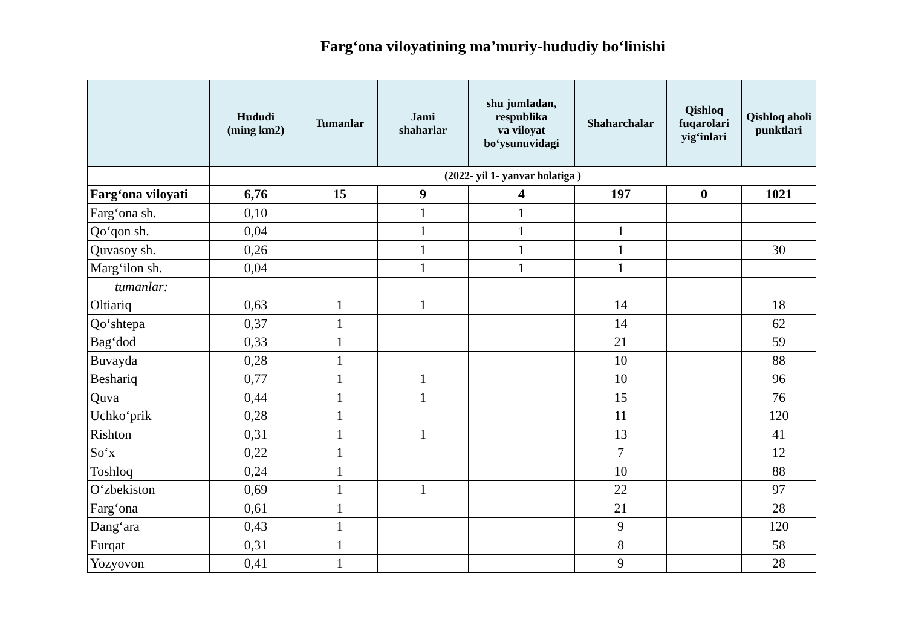Farg‘ona viloyatining ma’muriy-hududiy bo‘linishi
| | Hududi (ming km2) | Tumanlar | Jami shaharlar | shu jumladan, respublika va viloyat bo‘ysunuvidagi | Shaharchalar | Qishloq fuqarolari yig‘inlari | Qishloq aholi punktlari |
| --- | --- | --- | --- | --- | --- | --- | --- |
| | (2022- yil 1- yanvar holatiga ) | | | | | | |
| Farg‘ona viloyati | 6,76 | 15 | 9 | 4 | 197 | 0 | 1021 |
| Farg‘ona sh. | 0,10 | | 1 | 1 | | | |
| Qo‘qon sh. | 0,04 | | 1 | 1 | 1 | | |
| Quvasoy sh. | 0,26 | | 1 | 1 | 1 | | 30 |
| Marg‘ilon sh. | 0,04 | | 1 | 1 | 1 | | |
| tumanlar: | | | | | | | |
| Oltiariq | 0,63 | 1 | 1 | | 14 | | 18 |
| Qo‘shtepa | 0,37 | 1 | | | 14 | | 62 |
| Bag‘dod | 0,33 | 1 | | | 21 | | 59 |
| Buvayda | 0,28 | 1 | | | 10 | | 88 |
| Beshariq | 0,77 | 1 | 1 | | 10 | | 96 |
| Quva | 0,44 | 1 | 1 | | 15 | | 76 |
| Uchko‘prik | 0,28 | 1 | | | 11 | | 120 |
| Rishton | 0,31 | 1 | 1 | | 13 | | 41 |
| So‘x | 0,22 | 1 | | | 7 | | 12 |
| Toshloq | 0,24 | 1 | | | 10 | | 88 |
| O‘zbekiston | 0,69 | 1 | 1 | | 22 | | 97 |
| Farg‘ona | 0,61 | 1 | | | 21 | | 28 |
| Dang‘ara | 0,43 | 1 | | | 9 | | 120 |
| Furqat | 0,31 | 1 | | | 8 | | 58 |
| Yozyovon | 0,41 | 1 | | | 9 | | 28 |